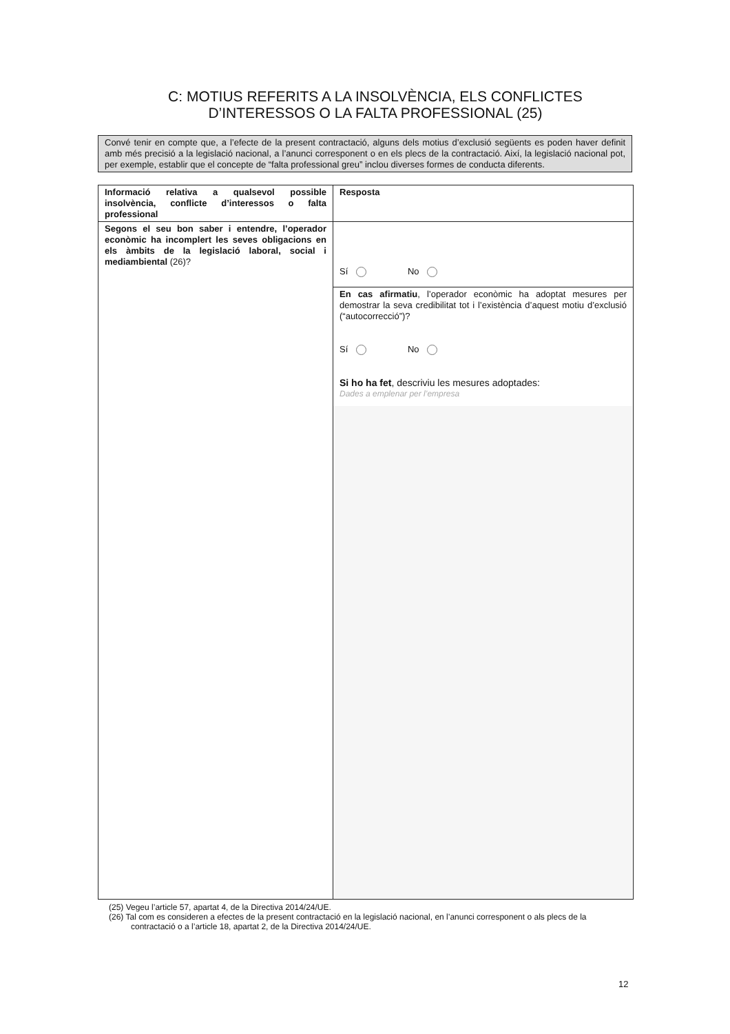C: MOTIUS REFERITS A LA INSOLVÈNCIA, ELS CONFLICTES
D’INTERESSOS O LA FALTA PROFESSIONAL (25)
Convé tenir en compte que, a l’efecte de la present contractació, alguns dels motius d’exclusió següents es poden haver definit amb més precisió a la legislació nacional, a l’anunci corresponent o en els plecs de la contractació. Així, la legislació nacional pot, per exemple, establir que el concepte de “falta professional greu” inclou diverses formes de conducta diferents.
| Informació relativa a qualsevol possible insolvència, conflicte d’interessos o falta professional | Resposta |
| --- | --- |
| Segons el seu bon saber i entendre, l’operador econòmic ha incomplert les seves obligacions en els àmbits de la legislació laboral, social i mediambiental (26)? | Sí No |
| | En cas afirmatiu , l’operador econòmic ha adoptat mesures per demostrar la seva credibilitat tot i l’existència d’aquest motiu d’exclusió (“autocorrecció”)? Sí No Si ho ha fet , descriviu les mesures adoptades: Dades a emplenar per l’empresa |
(25) Vegeu l’article 57, apartat 4, de la Directiva 2014/24/UE.
(26) Tal com es consideren a efectes de la present contractació en la legislació nacional, en l’anunci corresponent o als plecs de la contractació o a l’article 18, apartat 2, de la Directiva 2014/24/UE.
12